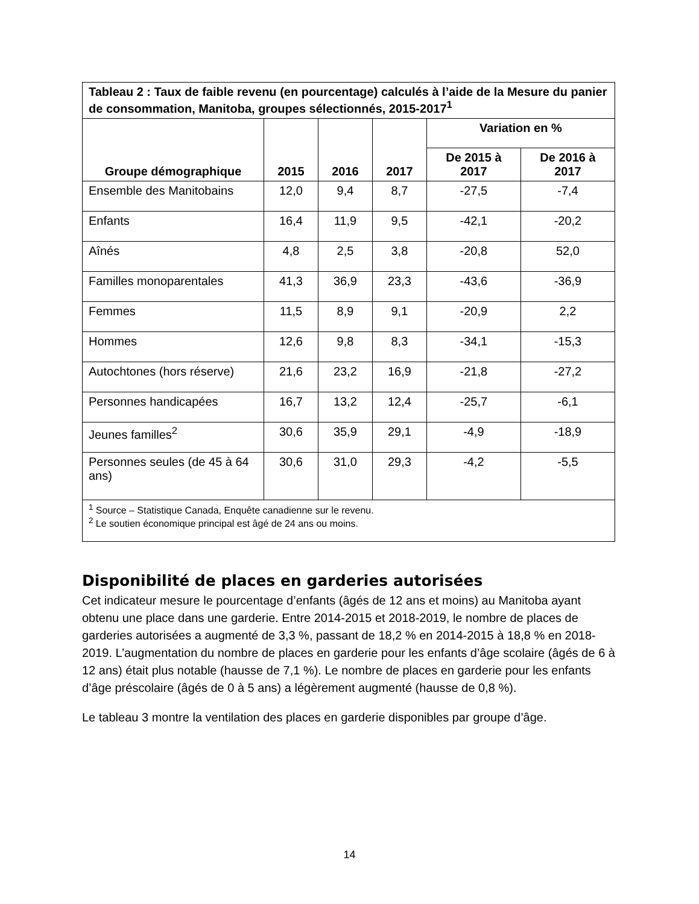| Tableau 2 : Taux de faible revenu (en pourcentage) calculés à l’aide de la Mesure du panier de consommation, Manitoba, groupes sélectionnés, 2015-2017<sup>1</sup> | | | | | |
| --- | --- | --- | --- | --- | --- |
| Groupe démographique | 2015 | 2016 | 2017 | Variation en % | |
| | | | | De 2015 à 2017 | De 2016 à 2017 |
| Ensemble des Manitobains | 12,0 | 9,4 | 8,7 | -27,5 | -7,4 |
| Enfants | 16,4 | 11,9 | 9,5 | -42,1 | -20,2 |
| Aînés | 4,8 | 2,5 | 3,8 | -20,8 | 52,0 |
| Familles monoparentales | 41,3 | 36,9 | 23,3 | -43,6 | -36,9 |
| Femmes | 11,5 | 8,9 | 9,1 | -20,9 | 2,2 |
| Hommes | 12,6 | 9,8 | 8,3 | -34,1 | -15,3 |
| Autochtones (hors réserve) | 21,6 | 23,2 | 16,9 | -21,8 | -27,2 |
| Personnes handicapées | 16,7 | 13,2 | 12,4 | -25,7 | -6,1 |
| Jeunes familles<sup>2</sup> | 30,6 | 35,9 | 29,1 | -4,9 | -18,9 |
| Personnes seules (de 45 à 64 ans) | 30,6 | 31,0 | 29,3 | -4,2 | -5,5 |
| <sup>1</sup> Source – Statistique Canada, Enquête canadienne sur le revenu. <sup>2</sup> Le soutien économique principal est âgé de 24 ans ou moins. | | | | | |
Disponibilité de places en garderies autorisées
Cet indicateur mesure le pourcentage d’enfants (âgés de 12 ans et moins) au Manitoba ayant obtenu une place dans une garderie. Entre 2014-2015 et 2018-2019, le nombre de places de garderies autorisées a augmenté de 3,3 %, passant de 18,2 % en 2014-2015 à 18,8 % en 2018-2019. L’augmentation du nombre de places en garderie pour les enfants d’âge scolaire (âgés de 6 à 12 ans) était plus notable (hausse de 7,1 %). Le nombre de places en garderie pour les enfants d’âge préscolaire (âgés de 0 à 5 ans) a légèrement augmenté (hausse de 0,8 %).
Le tableau 3 montre la ventilation des places en garderie disponibles par groupe d’âge.
14